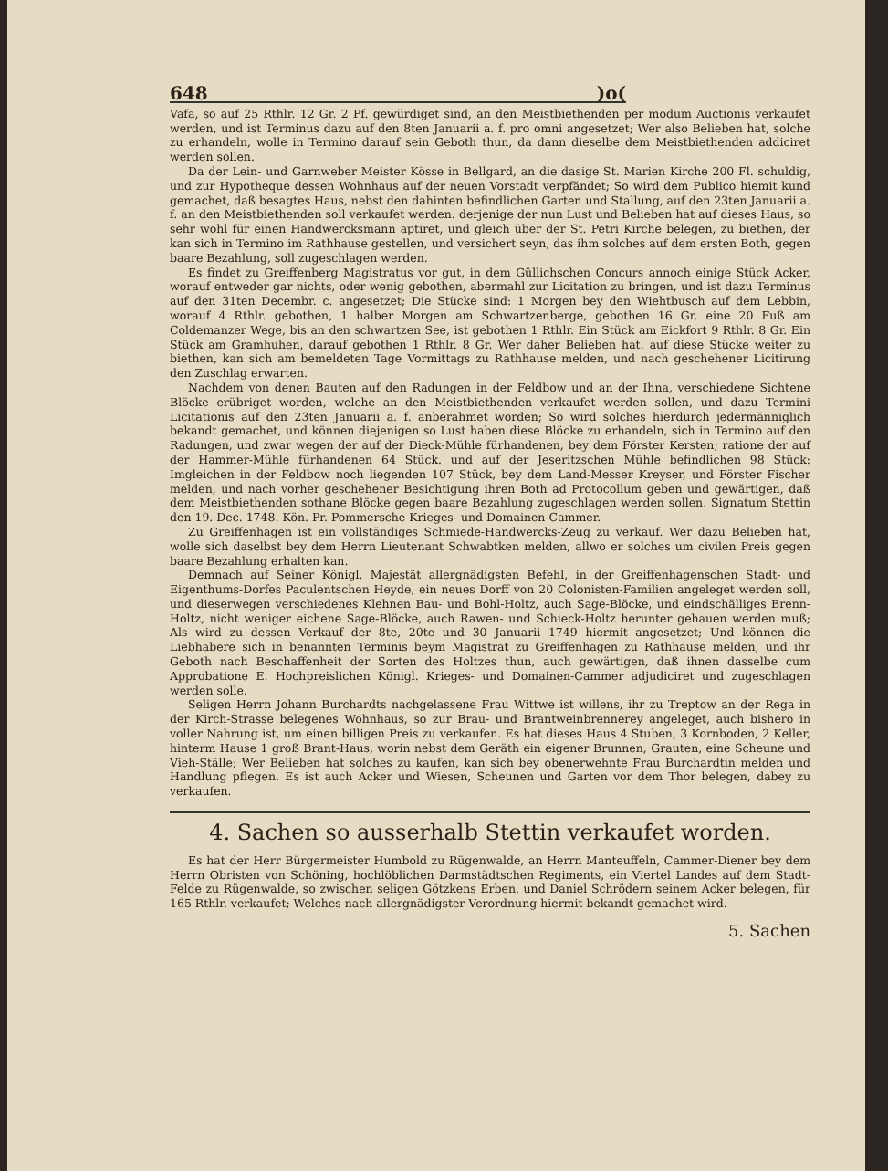648)o(
Vafa, so auf 25 Rthlr. 12 Gr. 2 Pf. gewürdiget sind, an den Meistbiethenden per modum Auctionis verkaufet werden, und ist Terminus dazu auf den 8ten Januarii a. f. pro omni angesetzet; Wer also Belieben hat, solche zu erhandeln, wolle in Termino darauf sein Geboth thun, da dann dieselbe dem Meistbiethenden addiciret werden sollen.
Da der Lein- und Garnweber Meister Kösse in Bellgard, an die dasige St. Marien Kirche 200 Fl. schuldig, und zur Hypotheque dessen Wohnhaus auf der neuen Vorstadt verpfändet; So wird dem Publico hiemit kund gemachet, daß besagtes Haus, nebst den dahinten befindlichen Garten und Stallung, auf den 23ten Januarii a. f. an den Meistbiethenden soll verkaufet werden. derjenige der nun Lust und Belieben hat auf dieses Haus, so sehr wohl für einen Handwercksmann aptiret, und gleich über der St. Petri Kirche belegen, zu biethen, der kan sich in Termino im Rathhause gestellen, und versichert seyn, das ihm solches auf dem ersten Both, gegen baare Bezahlung, soll zugeschlagen werden.
Es findet zu Greiffenberg Magistratus vor gut, in dem Güllichschen Concurs annoch einige Stück Acker, worauf entweder gar nichts, oder wenig gebothen, abermahl zur Licitation zu bringen, und ist dazu Terminus auf den 31ten Decembr. c. angesetzet; Die Stücke sind: 1 Morgen bey den Wiehtbusch auf dem Lebbin, worauf 4 Rthlr. gebothen, 1 halber Morgen am Schwartzenberge, gebothen 16 Gr. eine 20 Fuß am Coldemanzer Wege, bis an den schwartzen See, ist gebothen 1 Rthlr. Ein Stück am Eickfort 9 Rthlr. 8 Gr. Ein Stück am Gramhuhen, darauf gebothen 1 Rthlr. 8 Gr. Wer daher Belieben hat, auf diese Stücke weiter zu biethen, kan sich am bemeldeten Tage Vormittags zu Rathhause melden, und nach geschehener Licitirung den Zuschlag erwarten.
Nachdem von denen Bauten auf den Radungen in der Feldbow und an der Ihna, verschiedene Sichtene Blöcke erübriget worden, welche an den Meistbiethenden verkaufet werden sollen, und dazu Termini Licitationis auf den 23ten Januarii a. f. anberahmet worden; So wird solches hierdurch jedermänniglich bekandt gemachet, und können diejenigen so Lust haben diese Blöcke zu erhandeln, sich in Termino auf den Radungen, und zwar wegen der auf der Dieck-Mühle fürhandenen, bey dem Förster Kersten; ratione der auf der Hammer-Mühle fürhandenen 64 Stück. und auf der Jeseritzschen Mühle befindlichen 98 Stück: Imgleichen in der Feldbow noch liegenden 107 Stück, bey dem Land-Messer Kreyser, und Förster Fischer melden, und nach vorher geschehener Besichtigung ihren Both ad Protocollum geben und gewärtigen, daß dem Meistbiethenden sothane Blöcke gegen baare Bezahlung zugeschlagen werden sollen. Signatum Stettin den 19. Dec. 1748. Kön. Pr. Pommersche Krieges- und Domainen-Cammer.
Zu Greiffenhagen ist ein vollständiges Schmiede-Handwercks-Zeug zu verkauf. Wer dazu Belieben hat, wolle sich daselbst bey dem Herrn Lieutenant Schwabtken melden, allwo er solches um civilen Preis gegen baare Bezahlung erhalten kan.
Demnach auf Seiner Königl. Majestät allergnädigsten Befehl, in der Greiffenhagenschen Stadt- und Eigenthums-Dorfes Paculentschen Heyde, ein neues Dorff von 20 Colonisten-Familien angeleget werden soll, und dieserwegen verschiedenes Klehnen Bau- und Bohl-Holtz, auch Sage-Blöcke, und eindschälliges Brenn-Holtz, nicht weniger eichene Sage-Blöcke, auch Rawen- und Schieck-Holtz herunter gehauen werden muß; Als wird zu dessen Verkauf der 8te, 20te und 30 Januarii 1749 hiermit angesetzet; Und können die Liebhabere sich in benannten Terminis beym Magistrat zu Greiffenhagen zu Rathhause melden, und ihr Geboth nach Beschaffenheit der Sorten des Holtzes thun, auch gewärtigen, daß ihnen dasselbe cum Approbatione E. Hochpreislichen Königl. Krieges- und Domainen-Cammer adjudiciret und zugeschlagen werden solle.
Seligen Herrn Johann Burchardts nachgelassene Frau Wittwe ist willens, ihr zu Treptow an der Rega in der Kirch-Strasse belegenes Wohnhaus, so zur Brau- und Brantweinbrennerey angeleget, auch bishero in voller Nahrung ist, um einen billigen Preis zu verkaufen. Es hat dieses Haus 4 Stuben, 3 Kornboden, 2 Keller, hinterm Hause 1 groß Brant-Haus, worin nebst dem Geräth ein eigener Brunnen, Grauten, eine Scheune und Vieh-Ställe; Wer Belieben hat solches zu kaufen, kan sich bey obenerwehnte Frau Burchardtin melden und Handlung pflegen. Es ist auch Acker und Wiesen, Scheunen und Garten vor dem Thor belegen, dabey zu verkaufen.
4. Sachen so ausserhalb Stettin verkaufet worden.
Es hat der Herr Bürgermeister Humbold zu Rügenwalde, an Herrn Manteuffeln, Cammer-Diener bey dem Herrn Obristen von Schöning, hochlöblichen Darmstädtschen Regiments, ein Viertel Landes auf dem Stadt-Felde zu Rügenwalde, so zwischen seligen Götzkens Erben, und Daniel Schrödern seinem Acker belegen, für 165 Rthlr. verkaufet; Welches nach allergnädigster Verordnung hiermit bekandt gemachet wird.
5. Sachen